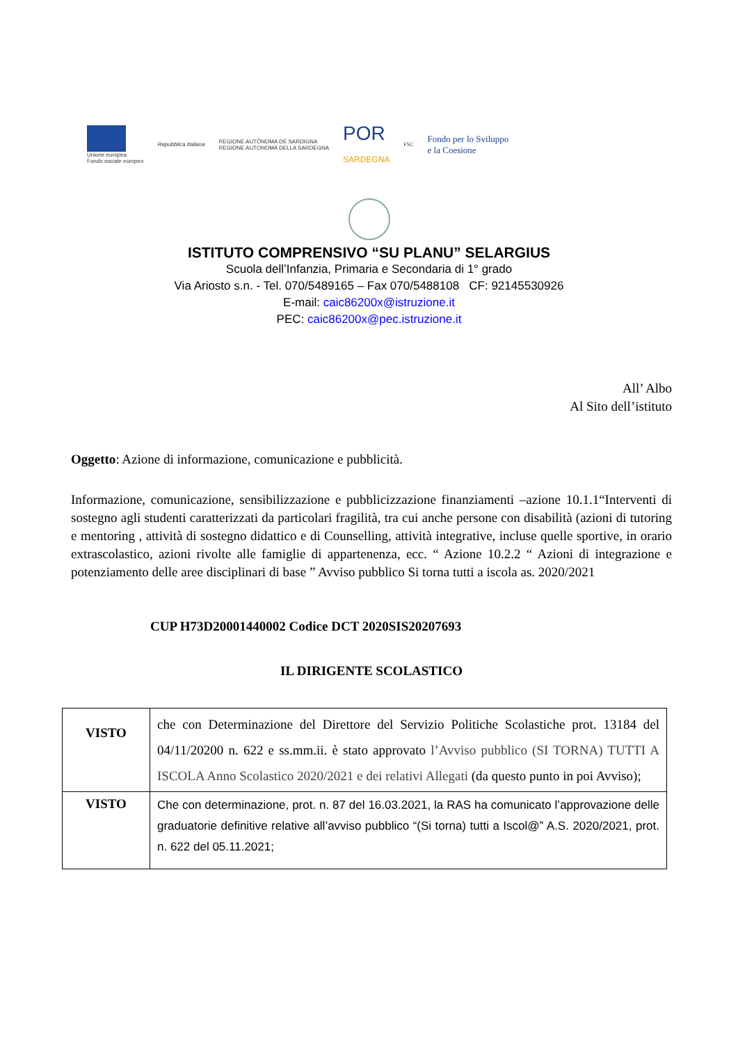Unione europea
Fondo sociale europeo
Repubblica Italiana
REGIONE AUTÒNOMA DE SARDIGNA
REGIONE AUTONOMA DELLA SARDEGNA
POR
SARDEGNA
FSC
Fondo per lo Sviluppo
e la Coesione
ISTITUTO COMPRENSIVO “SU PLANU” SELARGIUS
Scuola dell’Infanzia, Primaria e Secondaria di 1° grado
Via Ariosto s.n. - Tel. 070/5489165 – Fax 070/5488108 CF: 92145530926
E-mail: caic86200x@istruzione.it
PEC: caic86200x@pec.istruzione.it
All’ Albo
Al Sito dell’istituto
Oggetto: Azione di informazione, comunicazione e pubblicità.
Informazione, comunicazione, sensibilizzazione e pubblicizzazione finanziamenti –azione 10.1.1“Interventi di sostegno agli studenti caratterizzati da particolari fragilità, tra cui anche persone con disabilità (azioni di tutoring e mentoring , attività di sostegno didattico e di Counselling, attività integrative, incluse quelle sportive, in orario extrascolastico, azioni rivolte alle famiglie di appartenenza, ecc. “ Azione 10.2.2 “ Azioni di integrazione e potenziamento delle aree disciplinari di base ” Avviso pubblico Si torna tutti a iscola as. 2020/2021
CUP H73D20001440002 Codice DCT 2020SIS20207693
IL DIRIGENTE SCOLASTICO
| VISTO | che con Determinazione del Direttore del Servizio Politiche Scolastiche prot. 13184 del 04/11/20200 n. 622 e ss.mm.ii. è stato approvato l’Avviso pubblico (SI TORNA) TUTTI A ISCOLA Anno Scolastico 2020/2021 e dei relativi Allegati (da questo punto in poi Avviso); |
| VISTO | Che con determinazione, prot. n. 87 del 16.03.2021, la RAS ha comunicato l’approvazione delle graduatorie definitive relative all’avviso pubblico “(Si torna) tutti a Iscol@” A.S. 2020/2021, prot. n. 622 del 05.11.2021; |